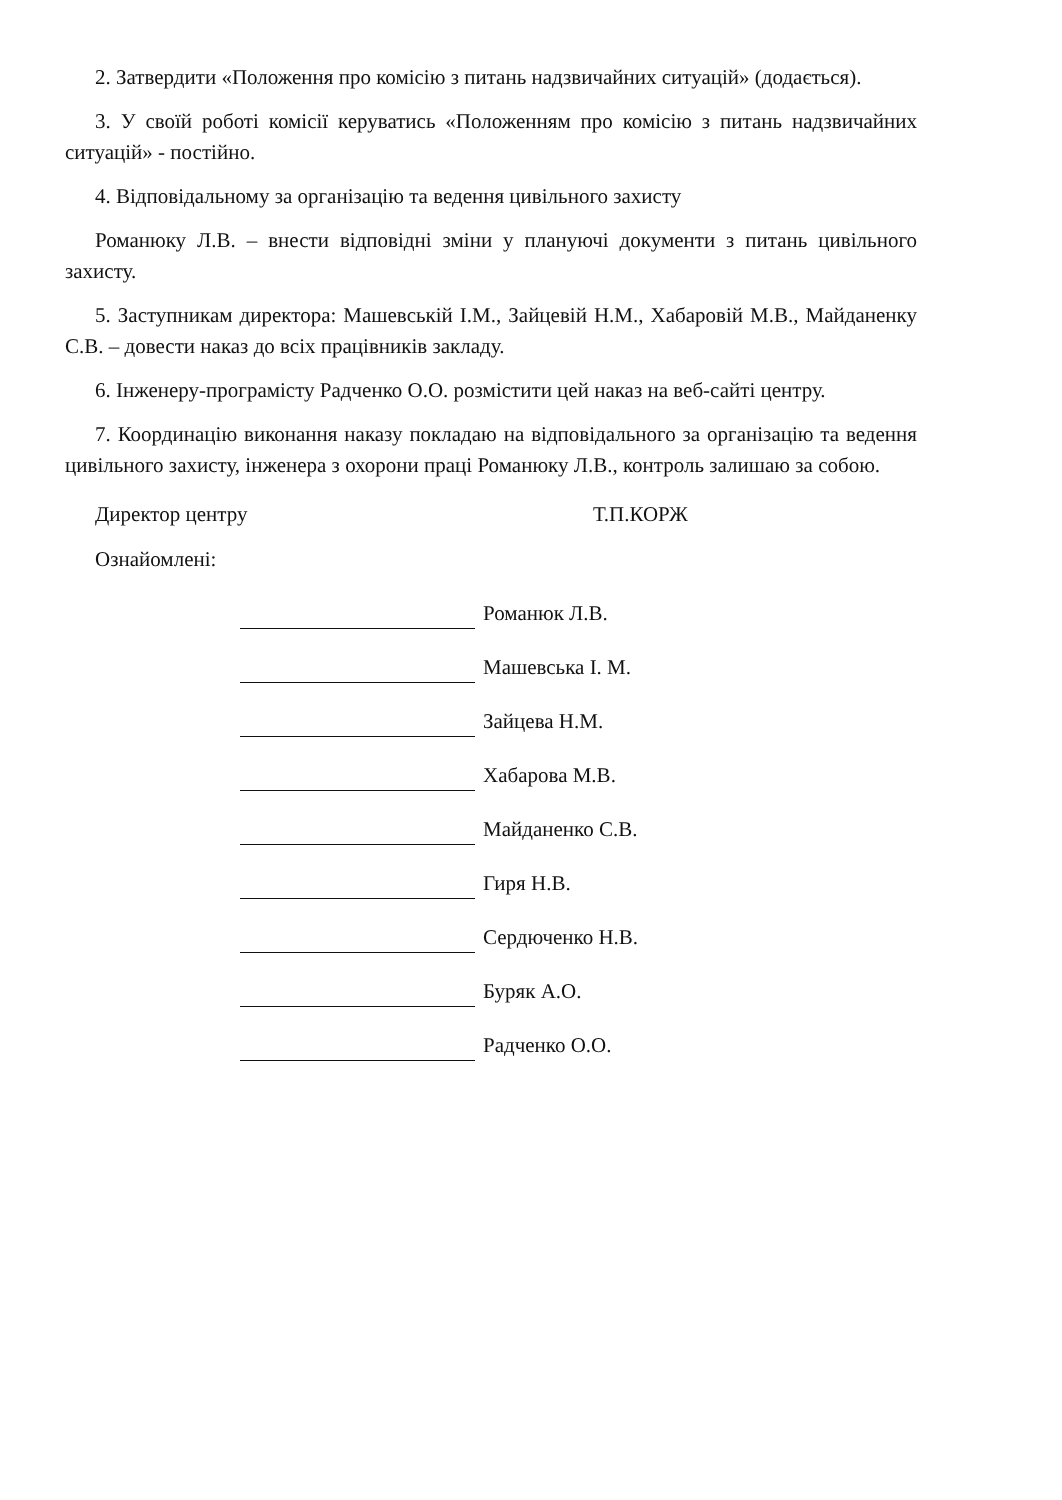2. Затвердити «Положення про комісію з питань надзвичайних ситуацій» (додається).
3. У своїй роботі комісії керуватись «Положенням про комісію з питань надзвичайних ситуацій» - постійно.
4. Відповідальному за організацію та ведення цивільного захисту
Романюку Л.В. – внести відповідні зміни у плануючі документи з питань цивільного захисту.
5. Заступникам директора: Машевській І.М., Зайцевій Н.М., Хабаровій М.В., Майданенку С.В. – довести наказ до всіх працівників закладу.
6. Інженеру-програмісту Радченко О.О. розмістити цей наказ на веб-сайті центру.
7. Координацію виконання наказу покладаю на відповідального за організацію та ведення цивільного захисту, інженера з охорони праці Романюку Л.В., контроль залишаю за собою.
Директор центру Т.П.КОРЖ
Ознайомлені:
Романюк Л.В.
Машевська І. М.
Зайцева Н.М.
Хабарова М.В.
Майданенко С.В.
Гиря Н.В.
Сердюченко Н.В.
Буряк А.О.
Радченко О.О.